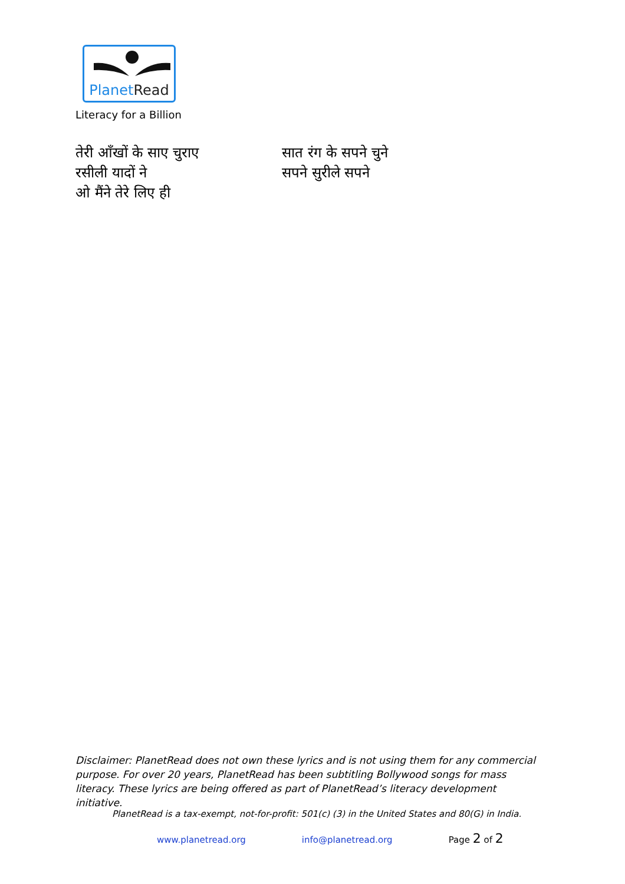PlanetRead
Literacy for a Billion
तेरी आँखों के साए चुराए
रसीली यादों ने
ओ मैंने तेरे लिए ही
सात रंग के सपने चुने
सपने सुरीले सपने
Disclaimer: PlanetRead does not own these lyrics and is not using them for any commercial purpose. For over 20 years, PlanetRead has been subtitling Bollywood songs for mass literacy. These lyrics are being offered as part of PlanetRead’s literacy development initiative.
PlanetRead is a tax-exempt, not-for-profit: 501(c) (3) in the United States and 80(G) in India.
www.planetread.org info@planetread.org Page 2 of 2